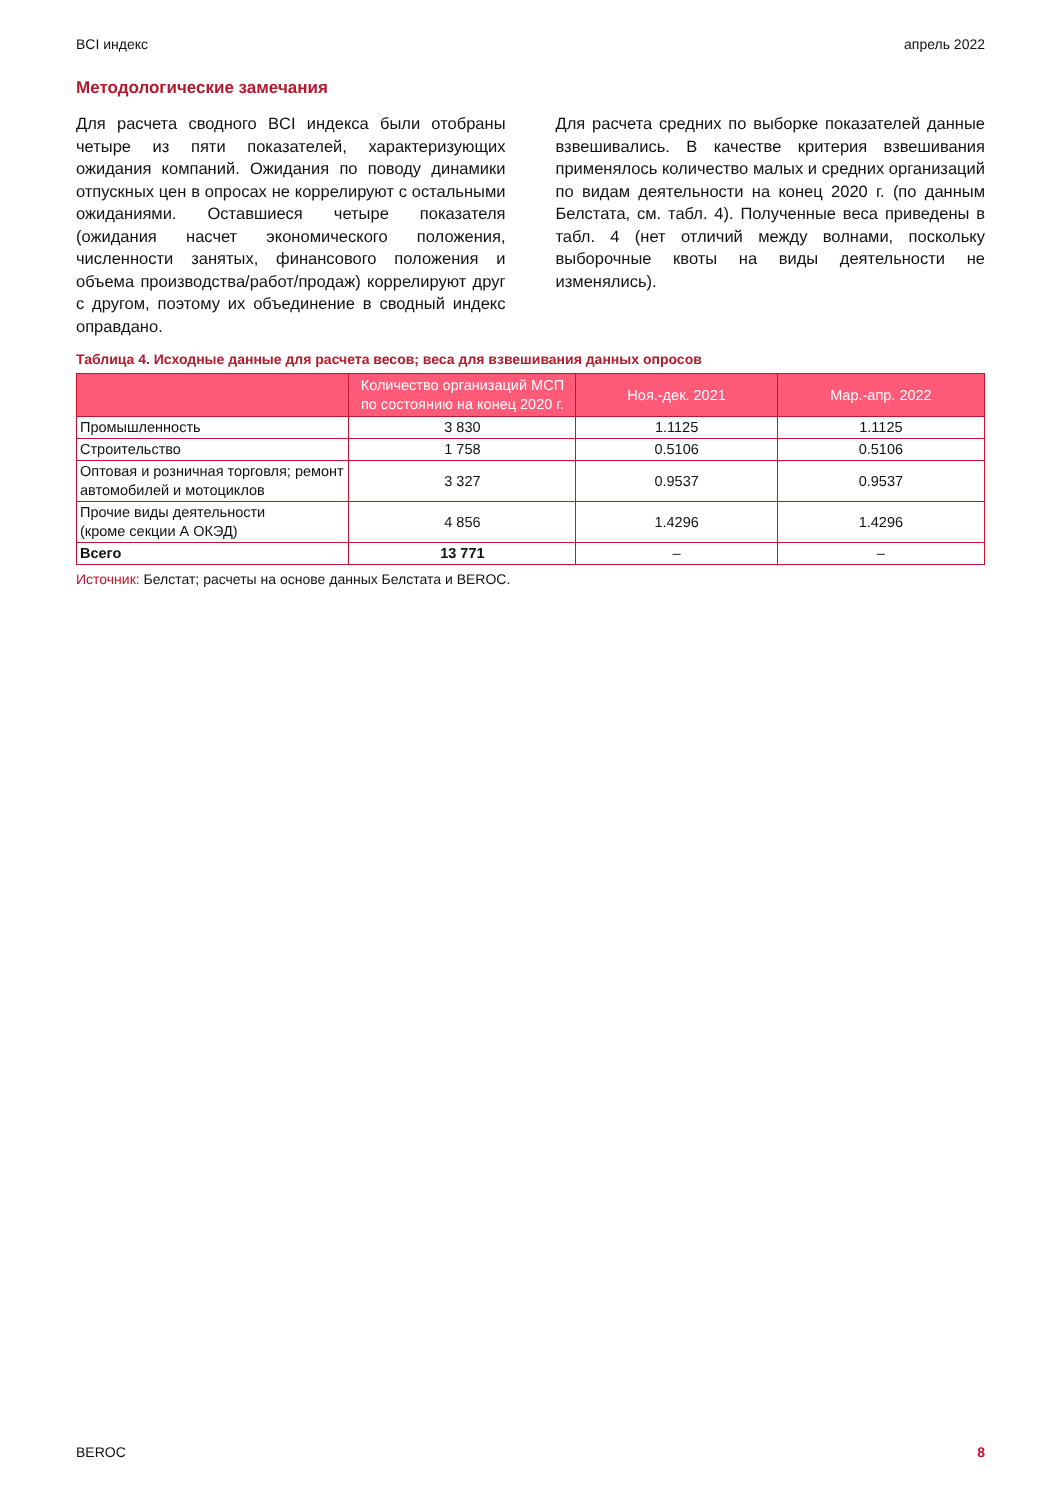BCI индекс апрель 2022
Методологические замечания
Для расчета сводного BCI индекса были отобраны четыре из пяти показателей, характеризующих ожидания компаний. Ожидания по поводу динамики отпускных цен в опросах не коррелируют с остальными ожиданиями. Оставшиеся четыре показателя (ожидания насчет экономического положения, численности занятых, финансового положения и объема производства/работ/продаж) коррелируют друг с другом, поэтому их объединение в сводный индекс оправдано.
Для расчета средних по выборке показателей данные взвешивались. В качестве критерия взвешивания применялось количество малых и средних организаций по видам деятельности на конец 2020 г. (по данным Белстата, см. табл. 4). Полученные веса приведены в табл. 4 (нет отличий между волнами, поскольку выборочные квоты на виды деятельности не изменялись).
Таблица 4. Исходные данные для расчета весов; веса для взвешивания данных опросов
| | Количество организаций МСП по состоянию на конец 2020 г. | Ноя.-дек. 2021 | Мар.-апр. 2022 |
| --- | --- | --- | --- |
| Промышленность | 3 830 | 1.1125 | 1.1125 |
| Строительство | 1 758 | 0.5106 | 0.5106 |
| Оптовая и розничная торговля; ремонт автомобилей и мотоциклов | 3 327 | 0.9537 | 0.9537 |
| Прочие виды деятельности (кроме секции А ОКЭД) | 4 856 | 1.4296 | 1.4296 |
| Всего | 13 771 | – | – |
Источник: Белстат; расчеты на основе данных Белстата и BEROC.
BEROC 8